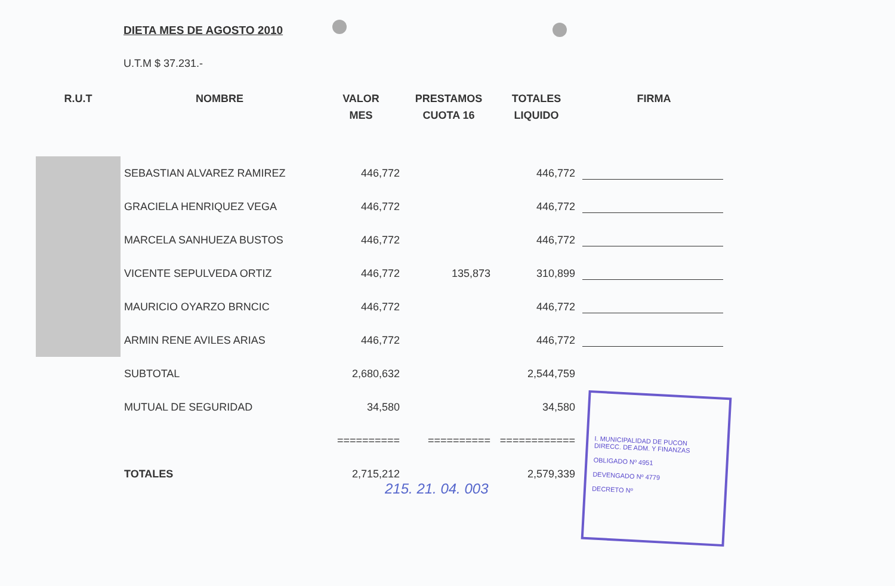DIETA MES DE AGOSTO 2010
U.T.M $ 37.231.-
| R.U.T | NOMBRE | VALOR MES | PRESTAMOS CUOTA 16 | TOTALES LIQUIDO | FIRMA |
| --- | --- | --- | --- | --- | --- |
| | SEBASTIAN ALVAREZ RAMIREZ | 446,772 | | 446,772 | |
| | GRACIELA HENRIQUEZ VEGA | 446,772 | | 446,772 | |
| | MARCELA SANHUEZA BUSTOS | 446,772 | | 446,772 | |
| | VICENTE SEPULVEDA ORTIZ | 446,772 | 135,873 | 310,899 | |
| | MAURICIO OYARZO BRNCIC | 446,772 | | 446,772 | |
| | ARMIN RENE AVILES ARIAS | 446,772 | | 446,772 | |
| | SUBTOTAL | 2,680,632 | | 2,544,759 | |
| | MUTUAL DE SEGURIDAD | 34,580 | | 34,580 | |
| | | ========== | ========== | ============ | |
| | TOTALES | 2,715,212 | | 2,579,339 | |
215. 21. 04. 003
I. MUNICIPALIDAD DE PUCON
DIRECC. DE ADM. Y FINANZAS
OBLIGADO Nº 4951
DEVENGADO Nº 4779
DECRETO Nº